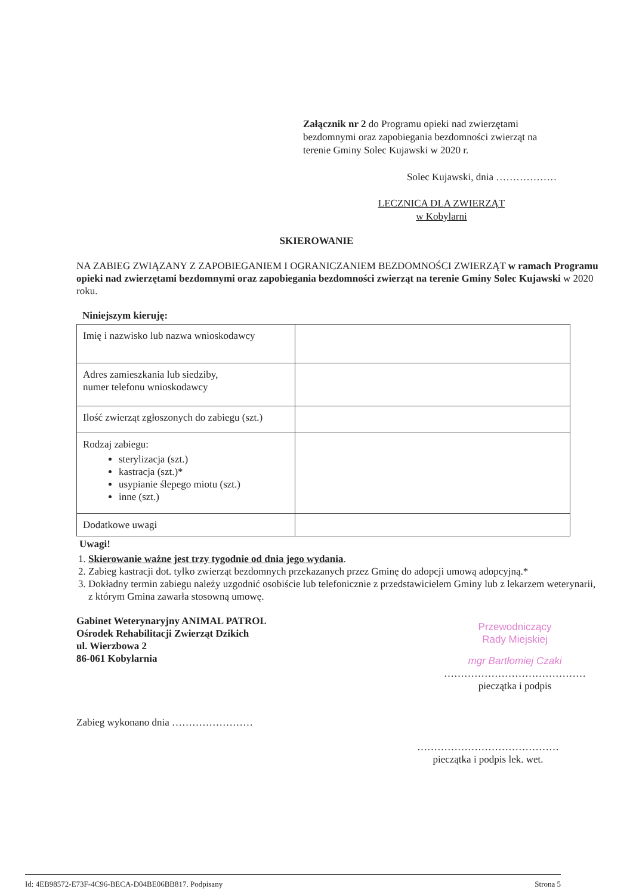Załącznik nr 2 do Programu opieki nad zwierzętami bezdomnymi oraz zapobiegania bezdomności zwierząt na terenie Gminy Solec Kujawski w 2020 r.
Solec Kujawski, dnia ………………
LECZNICA DLA ZWIERZĄT
w Kobylarni
SKIEROWANIE
NA ZABIEG ZWIĄZANY Z ZAPOBIEGANIEM I OGRANICZANIEM BEZDOMNOŚCI ZWIERZĄT w ramach Programu opieki nad zwierzętami bezdomnymi oraz zapobiegania bezdomności zwierząt na terenie Gminy Solec Kujawski w 2020 roku.
Niniejszym kieruję:
| Imię i nazwisko lub nazwa wnioskodawcy | |
| Adres zamieszkania lub siedziby, numer telefonu wnioskodawcy | |
| Ilość zwierząt zgłoszonych do zabiegu (szt.) | |
| Rodzaj zabiegu: sterylizacja (szt.) kastracja (szt.)* usypianie ślepego miotu (szt.) inne (szt.) | |
| Dodatkowe uwagi | |
Uwagi!
1. Skierowanie ważne jest trzy tygodnie od dnia jego wydania.
2. Zabieg kastracji dot. tylko zwierząt bezdomnych przekazanych przez Gminę do adopcji umową adopcyjną.*
3. Dokładny termin zabiegu należy uzgodnić osobiście lub telefonicznie z przedstawicielem Gminy lub z lekarzem weterynarii, z którym Gmina zawarła stosowną umowę.
Gabinet Weterynaryjny ANIMAL PATROL
Ośrodek Rehabilitacji Zwierząt Dzikich
ul. Wierzbowa 2
86-061 Kobylarnia
Przewodniczący
Rady Miejskiej
mgr Bartłomiej Czaki
……………………………………
pieczątka i podpis
Zabieg wykonano dnia ……………………
……………………………………
pieczątka i podpis lek. wet.
Id: 4EB98572-E73F-4C96-BECA-D04BE06BB817. Podpisany Strona 5